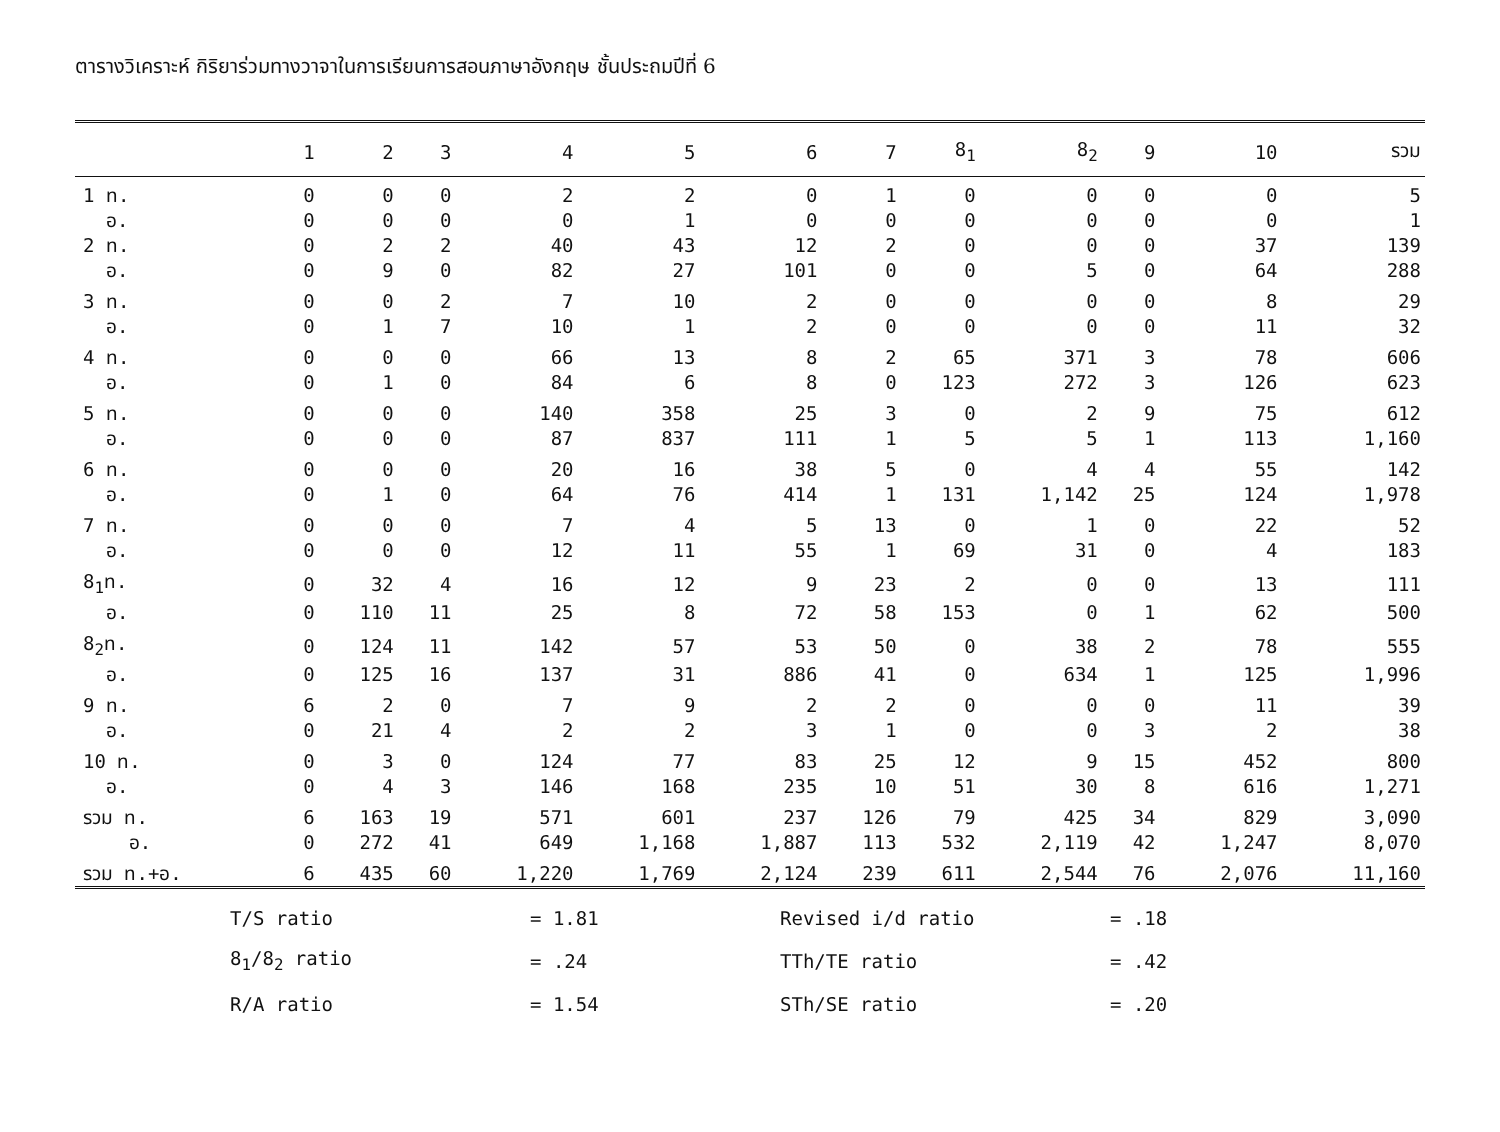ตารางวิเคราะห์ กิริยาร่วมทางวาจาในการเรียนการสอนภาษาอังกฤษ ชั้นประถมปีที่ 6
| | 1 | 2 | 3 | 4 | 5 | 6 | 7 | 8<sub>1</sub> | 8<sub>2</sub> | 9 | 10 | รวม |
| --- | --- | --- | --- | --- | --- | --- | --- | --- | --- | --- | --- | --- |
| 1 ท. | 0 | 0 | 0 | 2 | 2 | 0 | 1 | 0 | 0 | 0 | 0 | 5 |
| อ. | 0 | 0 | 0 | 0 | 1 | 0 | 0 | 0 | 0 | 0 | 0 | 1 |
| 2 ท. | 0 | 2 | 2 | 40 | 43 | 12 | 2 | 0 | 0 | 0 | 37 | 139 |
| อ. | 0 | 9 | 0 | 82 | 27 | 101 | 0 | 0 | 5 | 0 | 64 | 288 |
| 3 ท. | 0 | 0 | 2 | 7 | 10 | 2 | 0 | 0 | 0 | 0 | 8 | 29 |
| อ. | 0 | 1 | 7 | 10 | 1 | 2 | 0 | 0 | 0 | 0 | 11 | 32 |
| 4 ท. | 0 | 0 | 0 | 66 | 13 | 8 | 2 | 65 | 371 | 3 | 78 | 606 |
| อ. | 0 | 1 | 0 | 84 | 6 | 8 | 0 | 123 | 272 | 3 | 126 | 623 |
| 5 ท. | 0 | 0 | 0 | 140 | 358 | 25 | 3 | 0 | 2 | 9 | 75 | 612 |
| อ. | 0 | 0 | 0 | 87 | 837 | 111 | 1 | 5 | 5 | 1 | 113 | 1,160 |
| 6 ท. | 0 | 0 | 0 | 20 | 16 | 38 | 5 | 0 | 4 | 4 | 55 | 142 |
| อ. | 0 | 1 | 0 | 64 | 76 | 414 | 1 | 131 | 1,142 | 25 | 124 | 1,978 |
| 7 ท. | 0 | 0 | 0 | 7 | 4 | 5 | 13 | 0 | 1 | 0 | 22 | 52 |
| อ. | 0 | 0 | 0 | 12 | 11 | 55 | 1 | 69 | 31 | 0 | 4 | 183 |
| 8<sub>1</sub>ท. | 0 | 32 | 4 | 16 | 12 | 9 | 23 | 2 | 0 | 0 | 13 | 111 |
| อ. | 0 | 110 | 11 | 25 | 8 | 72 | 58 | 153 | 0 | 1 | 62 | 500 |
| 8<sub>2</sub>ท. | 0 | 124 | 11 | 142 | 57 | 53 | 50 | 0 | 38 | 2 | 78 | 555 |
| อ. | 0 | 125 | 16 | 137 | 31 | 886 | 41 | 0 | 634 | 1 | 125 | 1,996 |
| 9 ท. | 6 | 2 | 0 | 7 | 9 | 2 | 2 | 0 | 0 | 0 | 11 | 39 |
| อ. | 0 | 21 | 4 | 2 | 2 | 3 | 1 | 0 | 0 | 3 | 2 | 38 |
| 10 ท. | 0 | 3 | 0 | 124 | 77 | 83 | 25 | 12 | 9 | 15 | 452 | 800 |
| อ. | 0 | 4 | 3 | 146 | 168 | 235 | 10 | 51 | 30 | 8 | 616 | 1,271 |
| รวม ท. | 6 | 163 | 19 | 571 | 601 | 237 | 126 | 79 | 425 | 34 | 829 | 3,090 |
| อ. | 0 | 272 | 41 | 649 | 1,168 | 1,887 | 113 | 532 | 2,119 | 42 | 1,247 | 8,070 |
| รวม ท.+อ. | 6 | 435 | 60 | 1,220 | 1,769 | 2,124 | 239 | 611 | 2,544 | 76 | 2,076 | 11,160 |
| T/S ratio | = 1.81 | Revised i/d ratio | = .18 |
| 8<sub>1</sub>/8<sub>2</sub> ratio | = .24 | TTh/TE ratio | = .42 |
| R/A ratio | = 1.54 | STh/SE ratio | = .20 |